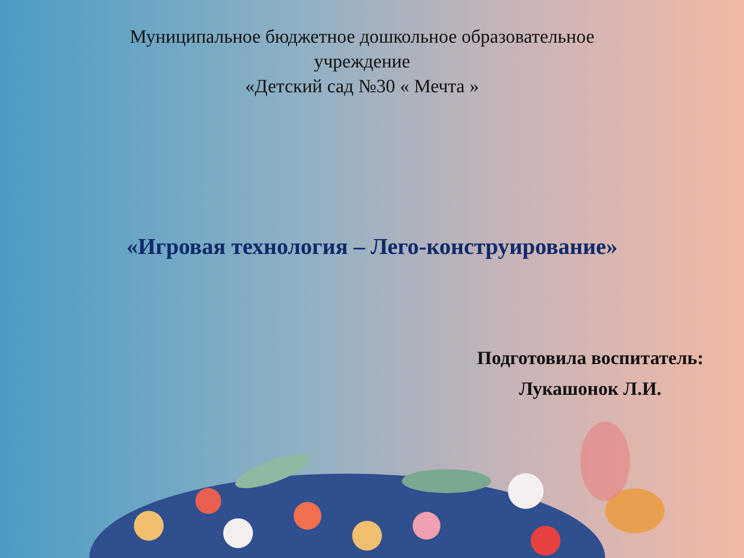Муниципальное бюджетное дошкольное образовательное учреждение
«Детский сад №30 « Мечта »
«Игровая технология – Лего-конструирование»
Подготовила воспитатель:
Лукашонок Л.И.